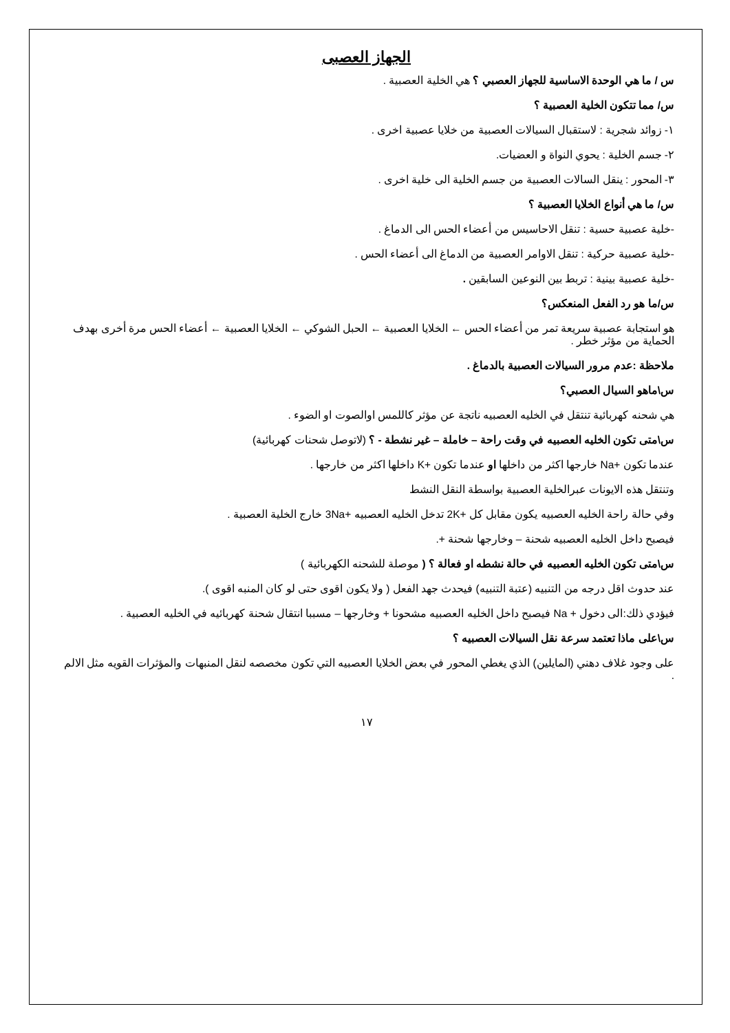الجهاز العصبى
س / ما هي الوحدة الاساسية للجهاز العصبي ؟ هي الخلية العصبية .
س/ مما تتكون الخلية العصبية ؟
١- زوائد شجرية : لاستقبال السيالات العصبية من خلايا عصبية اخرى .
٢- جسم الخلية : يحوي النواة و العضيات.
٣- المحور : ينقل السالات العصبية من جسم الخلية الى خلية اخرى .
س/ ما هي أنواع الخلايا العصبية ؟
-خلية عصبية حسية : تنقل الاحاسيس من أعضاء الحس الى الدماغ .
-خلية عصبية حركية : تنقل الاوامر العصبية من الدماغ الى أعضاء الحس .
-خلية عصبية بينية : تربط بين النوعين السابقين .
س/ما هو رد الفعل المنعكس؟
هو استجابة عصبية سريعة تمر من أعضاء الحس ← الخلايا العصبية ← الحبل الشوكي ← الخلايا العصبية ← أعضاء الحس مرة أخرى بهدف الحماية من مؤثر خطر .
ملاحظة :عدم مرور السيالات العصبية بالدماغ .
س\ماهو السيال العصبي؟
هي شحنه كهربائية تنتقل في الخليه العصبيه ناتجة عن مؤثر كاللمس اوالصوت او الضوء .
س\متى تكون الخليه العصبيه في وقت راحة – خاملة – غير نشطة - ؟ (لاتوصل شحنات كهربائية)
عندما تكون +Na خارجها اكثر من داخلها او عندما تكون +K داخلها اكثر من خارجها .
وتنتقل هذه الايونات عبرالخلية العصبية بواسطة النقل النشط
وفي حالة راحة الخليه العصبيه يكون مقابل كل +2K تدخل الخليه العصبيه +3Na خارج الخلية العصبية .
فيصبح داخل الخليه العصبيه شحنة – وخارجها شحنة +.
س\متى تكون الخليه العصبيه في حالة نشطه او فعالة ؟ ( موصلة للشحنه الكهربائية )
عند حدوث اقل درجه من التنبيه (عتبة التنبيه) فيحدث جهد الفعل ( ولا يكون اقوى حتى لو كان المنبه اقوى ).
فيؤدي ذلك:الى دخول + Na فيصبح داخل الخليه العصبيه مشحونا + وخارجها – مسببا انتقال شحنة كهربائيه في الخليه العصبية .
س\على ماذا تعتمد سرعة نقل السيالات العصبيه ؟
على وجود غلاف دهني (المايلين) الذي يغطي المحور في بعض الخلايا العصبيه التي تكون مخصصه لنقل المنبهات والمؤثرات القويه مثل الالم .
١٧